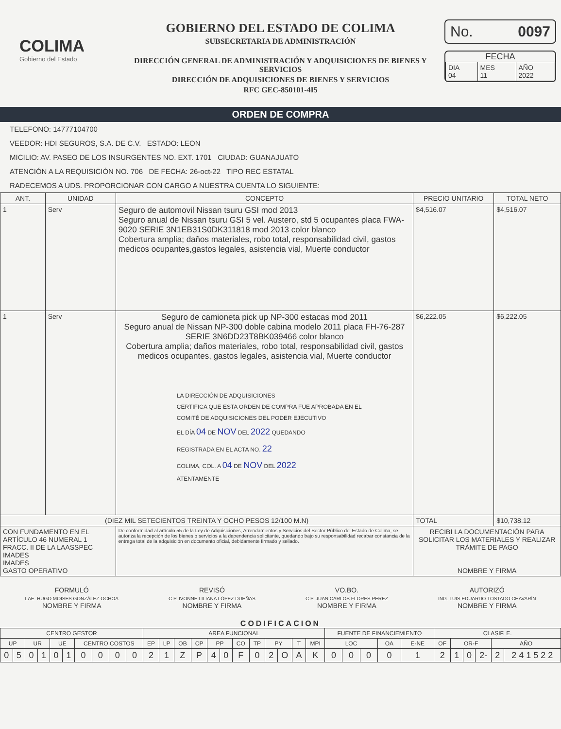COLIMA
Gobierno del Estado
GOBIERNO DEL ESTADO DE COLIMA
SUBSECRETARIA DE ADMINISTRACIÓN
DIRECCIÓN GENERAL DE ADMINISTRACIÓN Y ADQUISICIONES DE BIENES Y SERVICIOS
DIRECCIÓN DE ADQUISICIONES DE BIENES Y SERVICIOS
RFC GEC-850101-4I5
No. 0097
FECHA
| DIA 04 | MES 11 | AÑO 2022 |
ORDEN DE COMPRA
TELEFONO: 14777104700
VEEDOR: HDI SEGUROS, S.A. DE C.V. ESTADO: LEON
MICILIO: AV. PASEO DE LOS INSURGENTES NO. EXT. 1701 CIUDAD: GUANAJUATO
ATENCIÓN A LA REQUISICIÓN NO. 706 DE FECHA: 26-oct-22 TIPO REC ESTATAL
RADECEMOS A UDS. PROPORCIONAR CON CARGO A NUESTRA CUENTA LO SIGUIENTE:
| ANT. | UNIDAD | CONCEPTO | PRECIO UNITARIO | TOTAL NETO |
| --- | --- | --- | --- | --- |
| 1 | Serv | Seguro de automovil Nissan tsuru GSI mod 2013 Seguro anual de Nissan tsuru GSI 5 vel. Austero, std 5 ocupantes placa FWA-9020 SERIE 3N1EB31S0DK311818 mod 2013 color blanco Cobertura amplia; daños materiales, robo total, responsabilidad civil, gastos medicos ocupantes,gastos legales, asistencia vial, Muerte conductor | $4,516.07 | $4,516.07 |
| 1 | Serv | Seguro de camioneta pick up NP-300 estacas mod 2011 Seguro anual de Nissan NP-300 doble cabina modelo 2011 placa FH-76-287 SERIE 3N6DD23T8BK039466 color blanco Cobertura amplia; daños materiales, robo total, responsabilidad civil, gastos medicos ocupantes, gastos legales, asistencia vial, Muerte conductor LA DIRECCIÓN DE ADQUISICIONES CERTIFICA QUE ESTA ORDEN DE COMPRA FUE APROBADA EN EL COMITÉ DE ADQUISICIONES DEL PODER EJECUTIVO EL DÍA 04 DE NOV DEL 2022 QUEDANDO REGISTRADA EN EL ACTA NO. 22 COLIMA, COL. A 04 DE NOV DEL 2022 ATENTAMENTE | $6,222.05 | $6,222.05 |
| (DIEZ MIL SETECIENTOS TREINTA Y OCHO PESOS 12/100 M.N) | | | TOTAL | $10,738.12 |
| CON FUNDAMENTO EN EL ARTÍCULO 46 NUMERAL 1 FRACC. II DE LA LAASSPEC IMADES IMADES GASTO OPERATIVO | | De conformidad al artículo 55 de la Ley de Adquisiciones, Arrendamientos y Servicios del Sector Público del Estado de Colima, se autoriza la recepción de los bienes o servicios a la dependencia solicitante, quedando bajo su responsabilidad recabar constancia de la entrega total de la adquisición en documento oficial, debidamente firmado y sellado. | RECIBI LA DOCUMENTACIÓN PARA SOLICITAR LOS MATERIALES Y REALIZAR TRÁMITE DE PAGO NOMBRE Y FIRMA | |
FORMULÓ
LAE. HUGO MOISES GONZÁLEZ OCHOA
NOMBRE Y FIRMA
REVISÓ
C.P. IVONNE LILIANA LÓPEZ DUEÑAS
NOMBRE Y FIRMA
VO.BO.
C.P. JUAN CARLOS FLORES PEREZ
NOMBRE Y FIRMA
AUTORIZÓ
ING. LUIS EDUARDO TOSTADO CHAVARÍN
NOMBRE Y FIRMA
CODIFICACION
| CENTRO GESTOR | | | | | | | | | | AREA FUNCIONAL | | | | | | | | | | | | FUENTE DE FINANCIEMIENTO | | | | | CLASIF. E. | | | | | |
| UP | | UR | | UE | | CENTRO COSTOS | | | | EP | LP | OB | CP | PP | | CO | TP | PY | | T | MPI | LOC | | | OA | E-NE | OF | OR-F | | | AÑO | |
| 0 | 5 | 0 | 1 | 0 | 1 | 0 | 0 | 0 | 0 | 2 | 1 | Z | P | 4 | 0 | F | 0 | 2 | O | A | K | 0 | 0 | 0 | 0 | 1 | 2 | 1 | 0 | 2- | 2 | 2 4 1 5 2 2 |